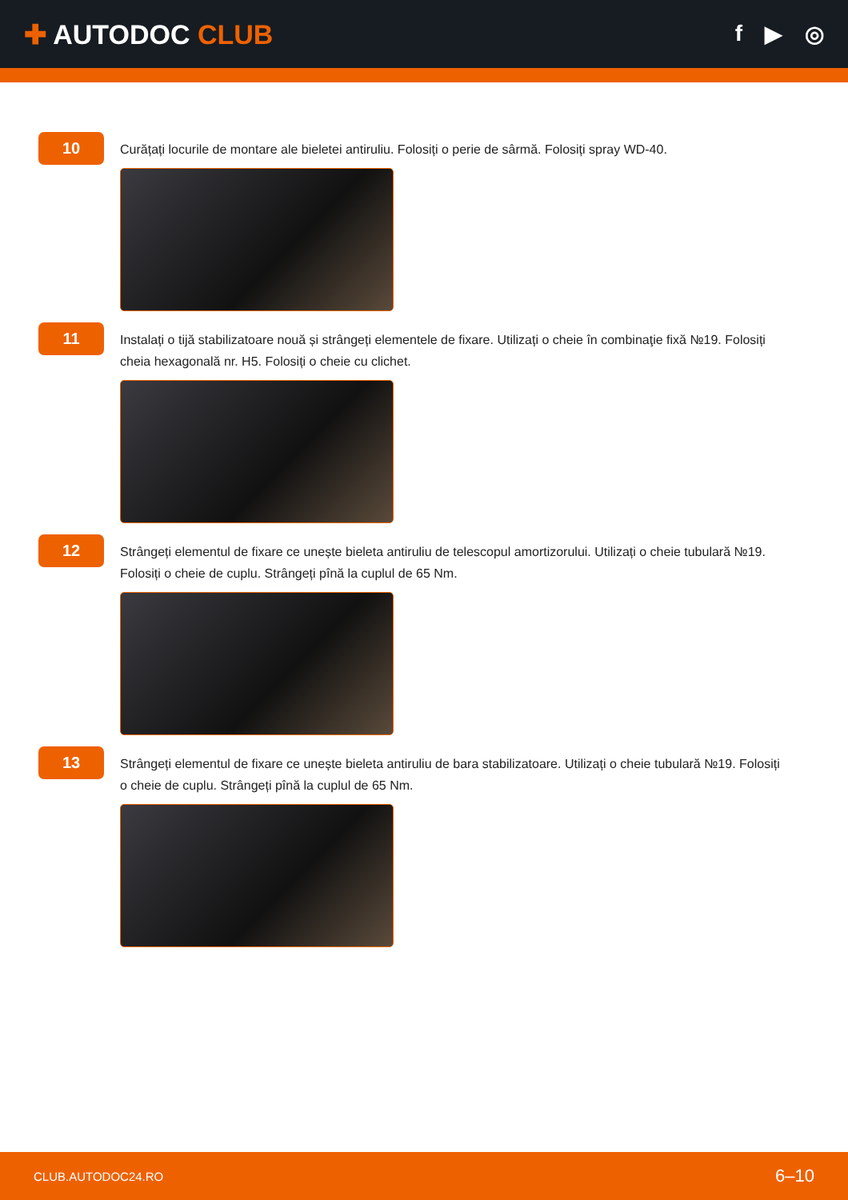✚ AUTODOC CLUB
f ▶ ◎
10
Curățați locurile de montare ale bieletei antiruliu. Folosiți o perie de sârmă. Folosiți spray WD-40.
11
Instalați o tijă stabilizatoare nouă și strângeți elementele de fixare. Utilizați o cheie în combinaţie fixă №19. Folosiți cheia hexagonală nr. H5. Folosiți o cheie cu clichet.
12
Strângeți elementul de fixare ce unește bieleta antiruliu de telescopul amortizorului. Utilizați o cheie tubulară №19. Folosiți o cheie de cuplu. Strângeți pînă la cuplul de 65 Nm.
13
Strângeți elementul de fixare ce unește bieleta antiruliu de bara stabilizatoare. Utilizați o cheie tubulară №19. Folosiți o cheie de cuplu. Strângeți pînă la cuplul de 65 Nm.
CLUB.AUTODOC24.RO
6–10